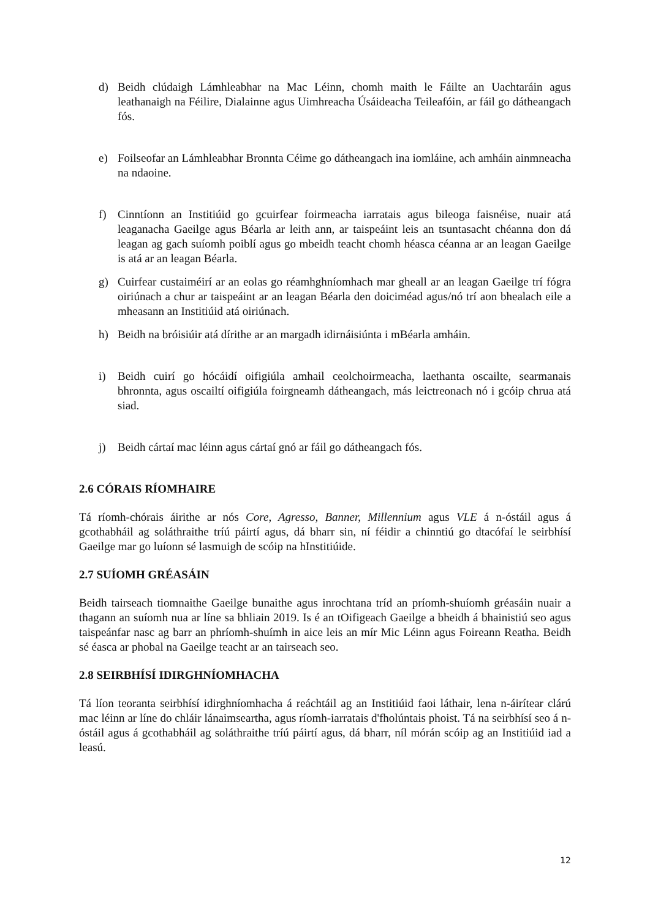d) Beidh clúdaigh Lámhleabhar na Mac Léinn, chomh maith le Fáilte an Uachtaráin agus leathanaigh na Féilire, Dialainne agus Uimhreacha Úsáideacha Teileafóin, ar fáil go dátheangach fós.
e) Foilseofar an Lámhleabhar Bronnta Céime go dátheangach ina iomláine, ach amháin ainmneacha na ndaoine.
f) Cinntíonn an Institiúid go gcuirfear foirmeacha iarratais agus bileoga faisnéise, nuair atá leaganacha Gaeilge agus Béarla ar leith ann, ar taispeáint leis an tsuntasacht chéanna don dá leagan ag gach suíomh poiblí agus go mbeidh teacht chomh héasca céanna ar an leagan Gaeilge is atá ar an leagan Béarla.
g) Cuirfear custaiméirí ar an eolas go réamhghníomhach mar gheall ar an leagan Gaeilge trí fógra oiriúnach a chur ar taispeáint ar an leagan Béarla den doiciméad agus/nó trí aon bhealach eile a mheasann an Institiúid atá oiriúnach.
h) Beidh na bróisiúir atá dírithe ar an margadh idirnáisiúnta i mBéarla amháin.
i) Beidh cuirí go hócáidí oifigiúla amhail ceolchoirmeacha, laethanta oscailte, searmanais bhronnta, agus oscailtí oifigiúla foirgneamh dátheangach, más leictreonach nó i gcóip chrua atá siad.
j) Beidh cártaí mac léinn agus cártaí gnó ar fáil go dátheangach fós.
2.6 CÓRAIS RÍOMHAIRE
Tá ríomh-chórais áirithe ar nós Core, Agresso, Banner, Millennium agus VLE á n-óstáil agus á gcothabháil ag soláthraithe tríú páirtí agus, dá bharr sin, ní féidir a chinntiú go dtacófaí le seirbhísí Gaeilge mar go luíonn sé lasmuigh de scóip na hInstitiúide.
2.7 SUÍOMH GRÉASÁIN
Beidh tairseach tiomnaithe Gaeilge bunaithe agus inrochtana tríd an príomh-shuíomh gréasáin nuair a thagann an suíomh nua ar líne sa bhliain 2019. Is é an tOifigeach Gaeilge a bheidh á bhainistiú seo agus taispeánfar nasc ag barr an phríomh-shuímh in aice leis an mír Mic Léinn agus Foireann Reatha. Beidh sé éasca ar phobal na Gaeilge teacht ar an tairseach seo.
2.8 SEIRBHÍSÍ IDIRGHNÍOMHACHA
Tá líon teoranta seirbhísí idirghníomhacha á reáchtáil ag an Institiúid faoi láthair, lena n-áirítear clárú mac léinn ar líne do chláir lánaimseartha, agus ríomh-iarratais d'fholúntais phoist. Tá na seirbhísí seo á n-óstáil agus á gcothabháil ag soláthraithe tríú páirtí agus, dá bharr, níl mórán scóip ag an Institiúid iad a leasú.
12